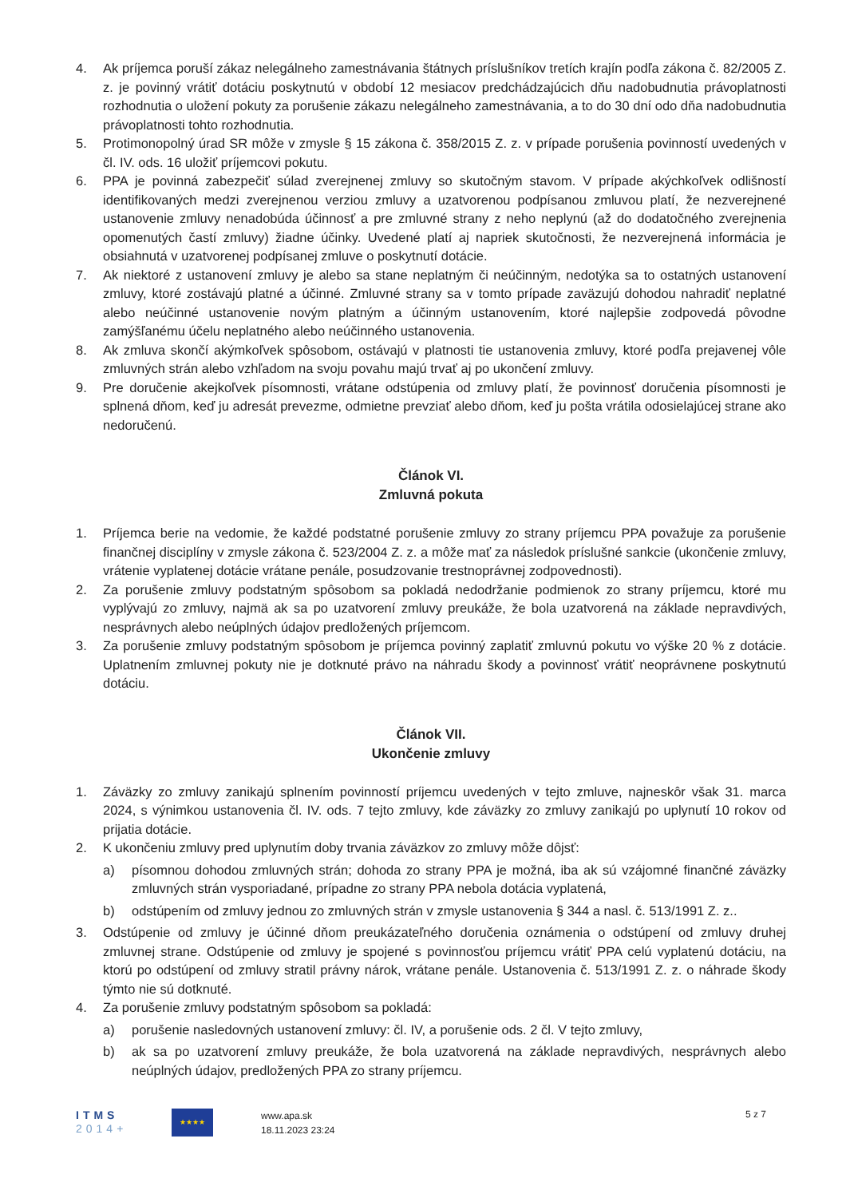4. Ak príjemca poruší zákaz nelegálneho zamestnávania štátnych príslušníkov tretích krajín podľa zákona č. 82/2005 Z. z. je povinný vrátiť dotáciu poskytnutú v období 12 mesiacov predchádzajúcich dňu nadobudnutia právoplatnosti rozhodnutia o uložení pokuty za porušenie zákazu nelegálneho zamestnávania, a to do 30 dní odo dňa nadobudnutia právoplatnosti tohto rozhodnutia.
5. Protimonopolný úrad SR môže v zmysle § 15 zákona č. 358/2015 Z. z. v prípade porušenia povinností uvedených v čl. IV. ods. 16 uložiť príjemcovi pokutu.
6. PPA je povinná zabezpečiť súlad zverejnenej zmluvy so skutočným stavom. V prípade akýchkoľvek odlišností identifikovaných medzi zverejnenou verziou zmluvy a uzatvorenou podpísanou zmluvou platí, že nezverejnené ustanovenie zmluvy nenadobúda účinnosť a pre zmluvné strany z neho neplynú (až do dodatočného zverejnenia opomenutých častí zmluvy) žiadne účinky. Uvedené platí aj napriek skutočnosti, že nezverejnená informácia je obsiahnutá v uzatvorenej podpísanej zmluve o poskytnutí dotácie.
7. Ak niektoré z ustanovení zmluvy je alebo sa stane neplatným či neúčinným, nedotýka sa to ostatných ustanovení zmluvy, ktoré zostávajú platné a účinné. Zmluvné strany sa v tomto prípade zaväzujú dohodou nahradiť neplatné alebo neúčinné ustanovenie novým platným a účinným ustanovením, ktoré najlepšie zodpovedá pôvodne zamýšľanému účelu neplatného alebo neúčinného ustanovenia.
8. Ak zmluva skončí akýmkoľvek spôsobom, ostávajú v platnosti tie ustanovenia zmluvy, ktoré podľa prejavenej vôle zmluvných strán alebo vzhľadom na svoju povahu majú trvať aj po ukončení zmluvy.
9. Pre doručenie akejkoľvek písomnosti, vrátane odstúpenia od zmluvy platí, že povinnosť doručenia písomnosti je splnená dňom, keď ju adresát prevezme, odmietne prevziať alebo dňom, keď ju pošta vrátila odosielajúcej strane ako nedoručenú.
Článok VI.
Zmluvná pokuta
1. Príjemca berie na vedomie, že každé podstatné porušenie zmluvy zo strany príjemcu PPA považuje za porušenie finančnej disciplíny v zmysle zákona č. 523/2004 Z. z. a môže mať za následok príslušné sankcie (ukončenie zmluvy, vrátenie vyplatenej dotácie vrátane penále, posudzovanie trestnoprávnej zodpovednosti).
2. Za porušenie zmluvy podstatným spôsobom sa pokladá nedodržanie podmienok zo strany príjemcu, ktoré mu vyplývajú zo zmluvy, najmä ak sa po uzatvorení zmluvy preukáže, že bola uzatvorená na základe nepravdivých, nesprávnych alebo neúplných údajov predložených príjemcom.
3. Za porušenie zmluvy podstatným spôsobom je príjemca povinný zaplatiť zmluvnú pokutu vo výške 20 % z dotácie. Uplatnením zmluvnej pokuty nie je dotknuté právo na náhradu škody a povinnosť vrátiť neoprávnene poskytnutú dotáciu.
Článok VII.
Ukončenie zmluvy
1. Záväzky zo zmluvy zanikajú splnením povinností príjemcu uvedených v tejto zmluve, najneskôr však 31. marca 2024, s výnimkou ustanovenia čl. IV. ods. 7 tejto zmluvy, kde záväzky zo zmluvy zanikajú po uplynutí 10 rokov od prijatia dotácie.
2. K ukončeniu zmluvy pred uplynutím doby trvania záväzkov zo zmluvy môže dôjsť:
a) písomnou dohodou zmluvných strán; dohoda zo strany PPA je možná, iba ak sú vzájomné finančné záväzky zmluvných strán vysporiadané, prípadne zo strany PPA nebola dotácia vyplatená,
b) odstúpením od zmluvy jednou zo zmluvných strán v zmysle ustanovenia § 344 a nasl. č. 513/1991 Z. z..
3. Odstúpenie od zmluvy je účinné dňom preukázateľného doručenia oznámenia o odstúpení od zmluvy druhej zmluvnej strane. Odstúpenie od zmluvy je spojené s povinnosťou príjemcu vrátiť PPA celú vyplatenú dotáciu, na ktorú po odstúpení od zmluvy stratil právny nárok, vrátane penále. Ustanovenia č. 513/1991 Z. z. o náhrade škody týmto nie sú dotknuté.
4. Za porušenie zmluvy podstatným spôsobom sa pokladá:
a) porušenie nasledovných ustanovení zmluvy: čl. IV, a porušenie ods. 2 čl. V tejto zmluvy,
b) ak sa po uzatvorení zmluvy preukáže, že bola uzatvorená na základe nepravdivých, nesprávnych alebo neúplných údajov, predložených PPA zo strany príjemcu.
ITMS
2014+
★★★★
www.apa.sk
18.11.2023 23:24
5 z 7